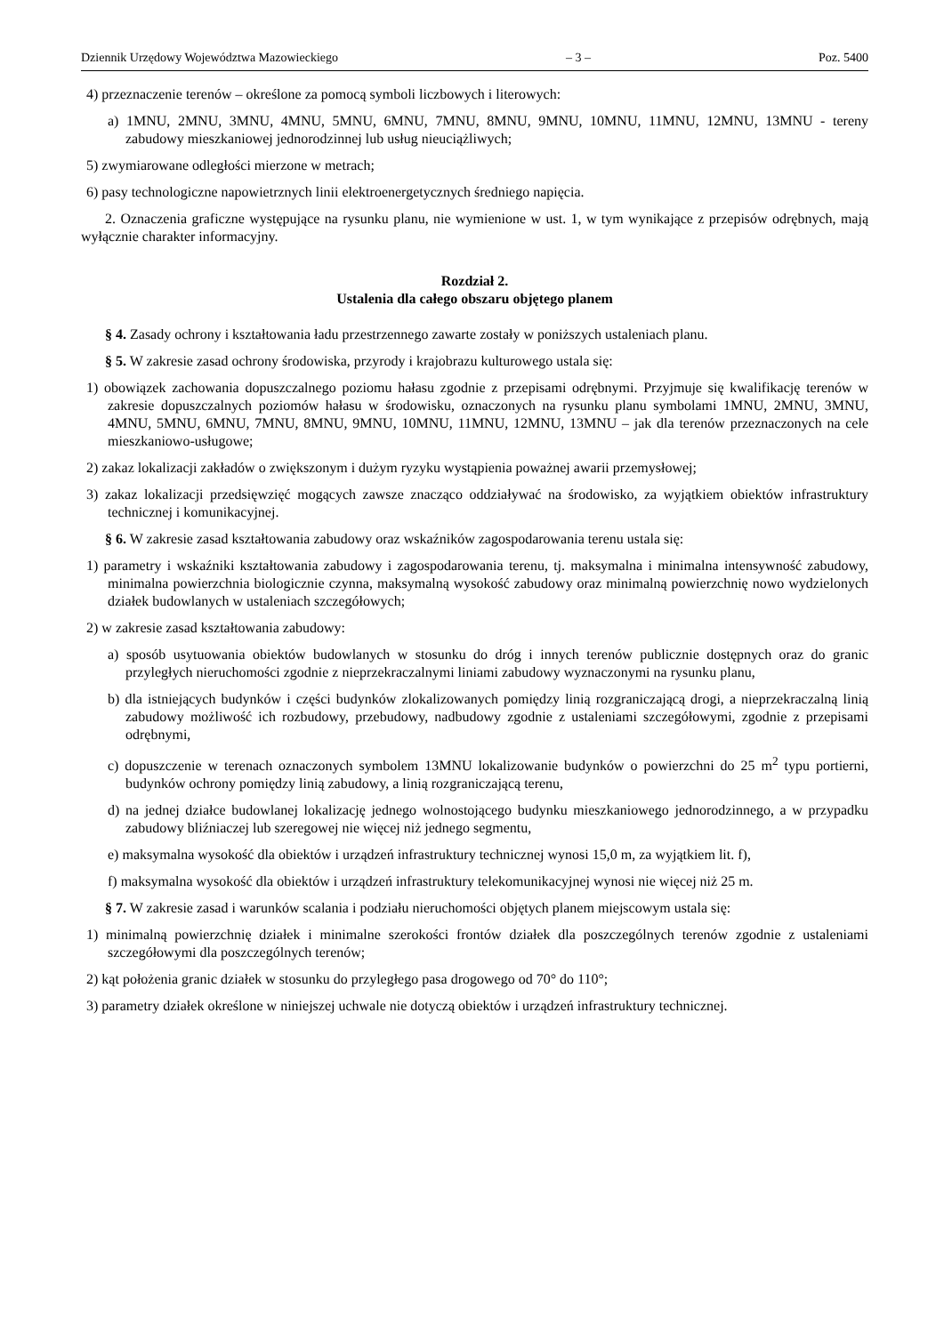Dziennik Urzędowy Województwa Mazowieckiego – 3 – Poz. 5400
4) przeznaczenie terenów – określone za pomocą symboli liczbowych i literowych:
a) 1MNU, 2MNU, 3MNU, 4MNU, 5MNU, 6MNU, 7MNU, 8MNU, 9MNU, 10MNU, 11MNU, 12MNU, 13MNU - tereny zabudowy mieszkaniowej jednorodzinnej lub usług nieuciążliwych;
5) zwymiarowane odległości mierzone w metrach;
6) pasy technologiczne napowietrznych linii elektroenergetycznych średniego napięcia.
2. Oznaczenia graficzne występujące na rysunku planu, nie wymienione w ust. 1, w tym wynikające z przepisów odrębnych, mają wyłącznie charakter informacyjny.
Rozdział 2.
Ustalenia dla całego obszaru objętego planem
§ 4. Zasady ochrony i kształtowania ładu przestrzennego zawarte zostały w poniższych ustaleniach planu.
§ 5. W zakresie zasad ochrony środowiska, przyrody i krajobrazu kulturowego ustala się:
1) obowiązek zachowania dopuszczalnego poziomu hałasu zgodnie z przepisami odrębnymi. Przyjmuje się kwalifikację terenów w zakresie dopuszczalnych poziomów hałasu w środowisku, oznaczonych na rysunku planu symbolami 1MNU, 2MNU, 3MNU, 4MNU, 5MNU, 6MNU, 7MNU, 8MNU, 9MNU, 10MNU, 11MNU, 12MNU, 13MNU – jak dla terenów przeznaczonych na cele mieszkaniowo-usługowe;
2) zakaz lokalizacji zakładów o zwiększonym i dużym ryzyku wystąpienia poważnej awarii przemysłowej;
3) zakaz lokalizacji przedsięwzięć mogących zawsze znacząco oddziaływać na środowisko, za wyjątkiem obiektów infrastruktury technicznej i komunikacyjnej.
§ 6. W zakresie zasad kształtowania zabudowy oraz wskaźników zagospodarowania terenu ustala się:
1) parametry i wskaźniki kształtowania zabudowy i zagospodarowania terenu, tj. maksymalna i minimalna intensywność zabudowy, minimalna powierzchnia biologicznie czynna, maksymalną wysokość zabudowy oraz minimalną powierzchnię nowo wydzielonych działek budowlanych w ustaleniach szczegółowych;
2) w zakresie zasad kształtowania zabudowy:
a) sposób usytuowania obiektów budowlanych w stosunku do dróg i innych terenów publicznie dostępnych oraz do granic przyległych nieruchomości zgodnie z nieprzekraczalnymi liniami zabudowy wyznaczonymi na rysunku planu,
b) dla istniejących budynków i części budynków zlokalizowanych pomiędzy linią rozgraniczającą drogi, a nieprzekraczalną linią zabudowy możliwość ich rozbudowy, przebudowy, nadbudowy zgodnie z ustaleniami szczegółowymi, zgodnie z przepisami odrębnymi,
c) dopuszczenie w terenach oznaczonych symbolem 13MNU lokalizowanie budynków o powierzchni do 25 m<sup>2</sup> typu portierni, budynków ochrony pomiędzy linią zabudowy, a linią rozgraniczającą terenu,
d) na jednej działce budowlanej lokalizację jednego wolnostojącego budynku mieszkaniowego jednorodzinnego, a w przypadku zabudowy bliźniaczej lub szeregowej nie więcej niż jednego segmentu,
e) maksymalna wysokość dla obiektów i urządzeń infrastruktury technicznej wynosi 15,0 m, za wyjątkiem lit. f),
f) maksymalna wysokość dla obiektów i urządzeń infrastruktury telekomunikacyjnej wynosi nie więcej niż 25 m.
§ 7. W zakresie zasad i warunków scalania i podziału nieruchomości objętych planem miejscowym ustala się:
1) minimalną powierzchnię działek i minimalne szerokości frontów działek dla poszczególnych terenów zgodnie z ustaleniami szczegółowymi dla poszczególnych terenów;
2) kąt położenia granic działek w stosunku do przyległego pasa drogowego od 70° do 110°;
3) parametry działek określone w niniejszej uchwale nie dotyczą obiektów i urządzeń infrastruktury technicznej.